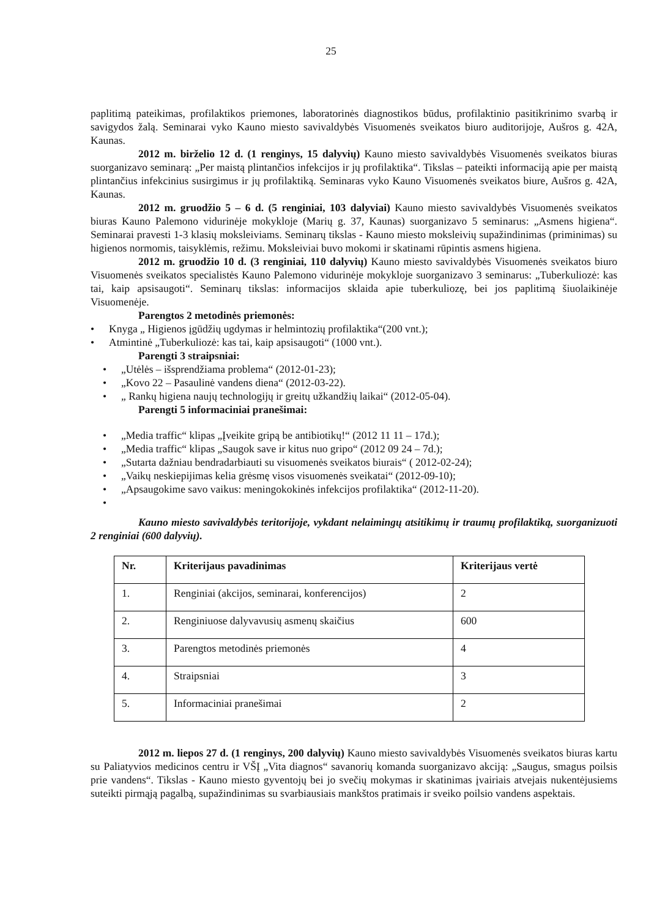25
paplitimą pateikimas, profilaktikos priemones, laboratorinės diagnostikos būdus, profilaktinio pasitikrinimo svarbą ir savigydos žalą. Seminarai vyko Kauno miesto savivaldybės Visuomenės sveikatos biuro auditorijoje, Aušros g. 42A, Kaunas.
2012 m. birželio 12 d. (1 renginys, 15 dalyvių) Kauno miesto savivaldybės Visuomenės sveikatos biuras suorganizavo seminarą: „Per maistą plintančios infekcijos ir jų profilaktika“. Tikslas – pateikti informaciją apie per maistą plintančius infekcinius susirgimus ir jų profilaktiką. Seminaras vyko Kauno Visuomenės sveikatos biure, Aušros g. 42A, Kaunas.
2012 m. gruodžio 5 – 6 d. (5 renginiai, 103 dalyviai) Kauno miesto savivaldybės Visuomenės sveikatos biuras Kauno Palemono vidurinėje mokykloje (Marių g. 37, Kaunas) suorganizavo 5 seminarus: „Asmens higiena“. Seminarai pravesti 1-3 klasių moksleiviams. Seminarų tikslas - Kauno miesto moksleivių supažindinimas (priminimas) su higienos normomis, taisyklėmis, režimu. Moksleiviai buvo mokomi ir skatinami rūpintis asmens higiena.
2012 m. gruodžio 10 d. (3 renginiai, 110 dalyvių) Kauno miesto savivaldybės Visuomenės sveikatos biuro Visuomenės sveikatos specialistės Kauno Palemono vidurinėje mokykloje suorganizavo 3 seminarus: „Tuberkuliozė: kas tai, kaip apsisaugoti“. Seminarų tikslas: informacijos sklaida apie tuberkuliozę, bei jos paplitimą šiuolaikinėje Visuomenėje.
Parengtos 2 metodinės priemonės:
• Knyga „ Higienos įgūdžių ugdymas ir helmintozių profilaktika“(200 vnt.);
• Atmintinė „Tuberkuliozė: kas tai, kaip apsisaugoti“ (1000 vnt.).
Parengti 3 straipsniai:
• „Utėlės – išsprendžiama problema“ (2012-01-23);
• „Kovo 22 – Pasaulinė vandens diena“ (2012-03-22).
• „ Rankų higiena naujų technologijų ir greitų užkandžių laikai“ (2012-05-04).
Parengti 5 informaciniai pranešimai:
• „Media traffic“ klipas „Įveikite gripą be antibiotikų!“ (2012 11 11 – 17d.);
• „Media traffic“ klipas „Saugok save ir kitus nuo gripo“ (2012 09 24 – 7d.);
• „Sutarta dažniau bendradarbiauti su visuomenės sveikatos biurais“ ( 2012-02-24);
• „Vaikų neskiepijimas kelia grėsmę visos visuomenės sveikatai“ (2012-09-10);
• „Apsaugokime savo vaikus: meningokokinės infekcijos profilaktika“ (2012-11-20).
•
Kauno miesto savivaldybės teritorijoje, vykdant nelaimingų atsitikimų ir traumų profilaktiką, suorganizuoti 2 renginiai (600 dalyvių).
| Nr. | Kriterijaus pavadinimas | Kriterijaus vertė |
| --- | --- | --- |
| 1. | Renginiai (akcijos, seminarai, konferencijos) | 2 |
| 2. | Renginiuose dalyvavusių asmenų skaičius | 600 |
| 3. | Parengtos metodinės priemonės | 4 |
| 4. | Straipsniai | 3 |
| 5. | Informaciniai pranešimai | 2 |
2012 m. liepos 27 d. (1 renginys, 200 dalyvių) Kauno miesto savivaldybės Visuomenės sveikatos biuras kartu su Paliatyvios medicinos centru ir VŠĮ „Vita diagnos“ savanorių komanda suorganizavo akciją: „Saugus, smagus poilsis prie vandens“. Tikslas - Kauno miesto gyventojų bei jo svečių mokymas ir skatinimas įvairiais atvejais nukentėjusiems suteikti pirmąją pagalbą, supažindinimas su svarbiausiais mankštos pratimais ir sveiko poilsio vandens aspektais.